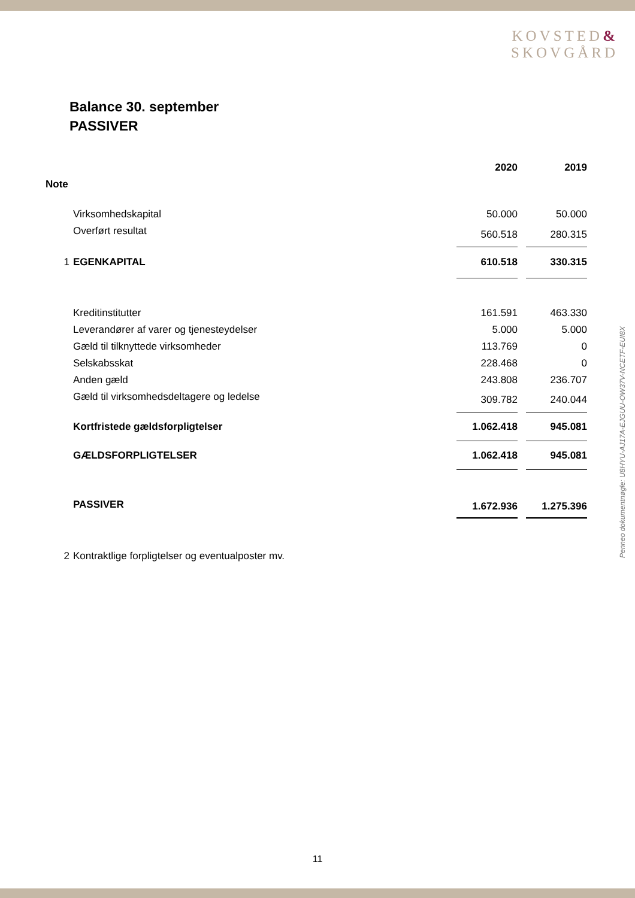KOVSTED&
SKOVGÅRD
Balance 30. september
PASSIVER
| | | 2020 | | 2019 |
| Note | | | | |
| | Virksomhedskapital | 50.000 | | 50.000 |
| | Overført resultat | 560.518 | | 280.315 |
| 1 | EGENKAPITAL | 610.518 | | 330.315 |
| | Kreditinstitutter | 161.591 | | 463.330 |
| | Leverandører af varer og tjenesteydelser | 5.000 | | 5.000 |
| | Gæld til tilknyttede virksomheder | 113.769 | | 0 |
| | Selskabsskat | 228.468 | | 0 |
| | Anden gæld | 243.808 | | 236.707 |
| | Gæld til virksomhedsdeltagere og ledelse | 309.782 | | 240.044 |
| | Kortfristede gældsforpligtelser | 1.062.418 | | 945.081 |
| | GÆLDSFORPLIGTELSER | 1.062.418 | | 945.081 |
| | PASSIVER | 1.672.936 | | 1.275.396 |
| 2 | Kontraktlige forpligtelser og eventualposter mv. | | | |
Penneo dokumentnøgle: U8HYU-AJ17A-EJGUU-OW37V-NCETF-EUI8X
11